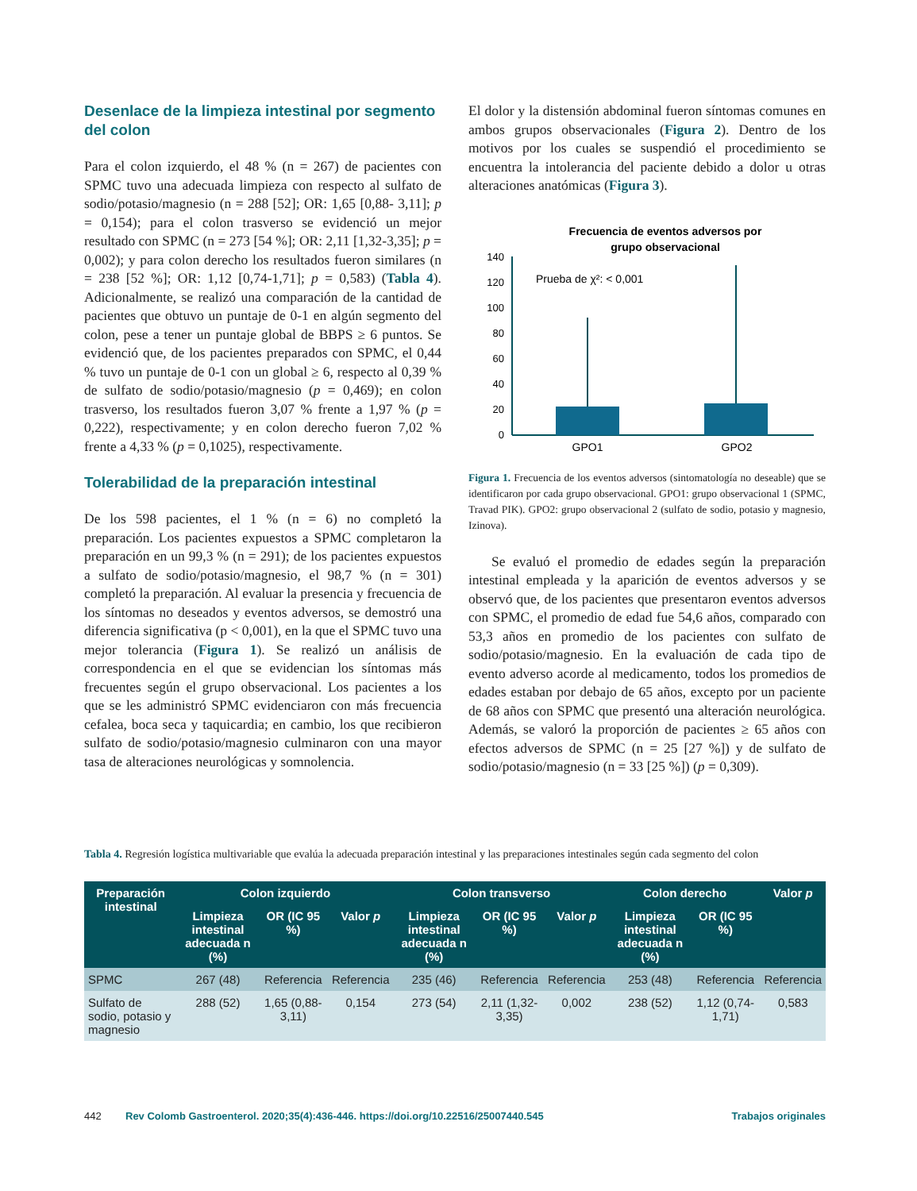Desenlace de la limpieza intestinal por segmento del colon
Para el colon izquierdo, el 48 % (n = 267) de pacientes con SPMC tuvo una adecuada limpieza con respecto al sulfato de sodio/potasio/magnesio (n = 288 [52]; OR: 1,65 [0,88- 3,11]; p = 0,154); para el colon trasverso se evidenció un mejor resultado con SPMC (n = 273 [54 %]; OR: 2,11 [1,32-3,35]; p = 0,002); y para colon derecho los resultados fueron similares (n = 238 [52 %]; OR: 1,12 [0,74-1,71]; p = 0,583) (Tabla 4). Adicionalmente, se realizó una comparación de la cantidad de pacientes que obtuvo un puntaje de 0-1 en algún segmento del colon, pese a tener un puntaje global de BBPS ≥ 6 puntos. Se evidenció que, de los pacientes preparados con SPMC, el 0,44 % tuvo un puntaje de 0-1 con un global ≥ 6, respecto al 0,39 % de sulfato de sodio/potasio/magnesio (p = 0,469); en colon trasverso, los resultados fueron 3,07 % frente a 1,97 % (p = 0,222), respectivamente; y en colon derecho fueron 7,02 % frente a 4,33 % (p = 0,1025), respectivamente.
Tolerabilidad de la preparación intestinal
De los 598 pacientes, el 1 % (n = 6) no completó la preparación. Los pacientes expuestos a SPMC completaron la preparación en un 99,3 % (n = 291); de los pacientes expuestos a sulfato de sodio/potasio/magnesio, el 98,7 % (n = 301) completó la preparación. Al evaluar la presencia y frecuencia de los síntomas no deseados y eventos adversos, se demostró una diferencia significativa (p < 0,001), en la que el SPMC tuvo una mejor tolerancia (Figura 1). Se realizó un análisis de correspondencia en el que se evidencian los síntomas más frecuentes según el grupo observacional. Los pacientes a los que se les administró SPMC evidenciaron con más frecuencia cefalea, boca seca y taquicardia; en cambio, los que recibieron sulfato de sodio/potasio/magnesio culminaron con una mayor tasa de alteraciones neurológicas y somnolencia.
El dolor y la distensión abdominal fueron síntomas comunes en ambos grupos observacionales (Figura 2). Dentro de los motivos por los cuales se suspendió el procedimiento se encuentra la intolerancia del paciente debido a dolor u otras alteraciones anatómicas (Figura 3).
Frecuencia de eventos adversos por
grupo observacional
140
120
100
80
60
40
20
0
Prueba de χ²: < 0,001
GPO1
GPO2
Figura 1. Frecuencia de los eventos adversos (sintomatología no deseable) que se identificaron por cada grupo observacional. GPO1: grupo observacional 1 (SPMC, Travad PIK). GPO2: grupo observacional 2 (sulfato de sodio, potasio y magnesio, Izinova).
Se evaluó el promedio de edades según la preparación intestinal empleada y la aparición de eventos adversos y se observó que, de los pacientes que presentaron eventos adversos con SPMC, el promedio de edad fue 54,6 años, comparado con 53,3 años en promedio de los pacientes con sulfato de sodio/potasio/magnesio. En la evaluación de cada tipo de evento adverso acorde al medicamento, todos los promedios de edades estaban por debajo de 65 años, excepto por un paciente de 68 años con SPMC que presentó una alteración neurológica. Además, se valoró la proporción de pacientes ≥ 65 años con efectos adversos de SPMC (n = 25 [27 %]) y de sulfato de sodio/potasio/magnesio (n = 33 [25 %]) (p = 0,309).
Tabla 4. Regresión logística multivariable que evalúa la adecuada preparación intestinal y las preparaciones intestinales según cada segmento del colon
| Preparación intestinal | Colon izquierdo | | | Colon transverso | | | Colon derecho | | Valor p |
| --- | --- | --- | --- | --- | --- | --- | --- | --- | --- |
| | Limpieza intestinal adecuada n (%) | OR (IC 95 %) | Valor p | Limpieza intestinal adecuada n (%) | OR (IC 95 %) | Valor p | Limpieza intestinal adecuada n (%) | OR (IC 95 %) | |
| SPMC | 267 (48) | Referencia | Referencia | 235 (46) | Referencia | Referencia | 253 (48) | Referencia | Referencia |
| Sulfato de sodio, potasio y magnesio | 288 (52) | 1,65 (0,88-3,11) | 0,154 | 273 (54) | 2,11 (1,32-3,35) | 0,002 | 238 (52) | 1,12 (0,74-1,71) | 0,583 |
442 Rev Colomb Gastroenterol. 2020;35(4):436-446. https://doi.org/10.22516/25007440.545 Trabajos originales